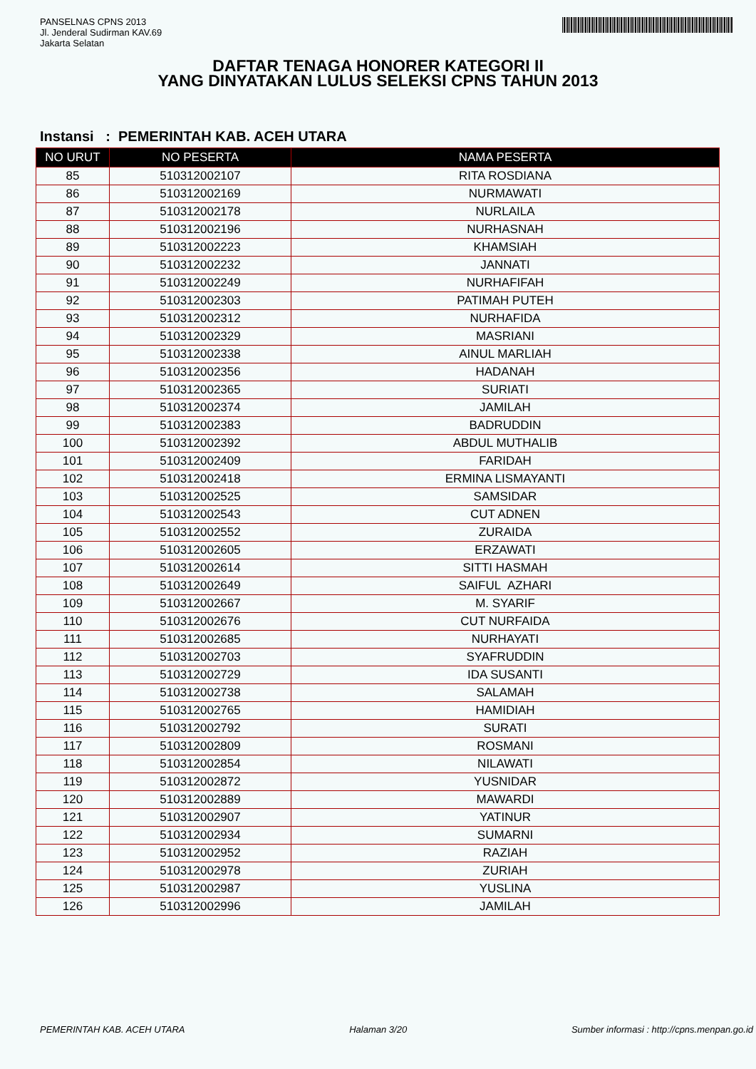PANSELNAS CPNS 2013
Jl. Jenderal Sudirman KAV.69
Jakarta Selatan
DAFTAR TENAGA HONORER KATEGORI II
YANG DINYATAKAN LULUS SELEKSI CPNS TAHUN 2013
Instansi : PEMERINTAH KAB. ACEH UTARA
| NO URUT | NO PESERTA | NAMA PESERTA |
| --- | --- | --- |
| 85 | 510312002107 | RITA ROSDIANA |
| 86 | 510312002169 | NURMAWATI |
| 87 | 510312002178 | NURLAILA |
| 88 | 510312002196 | NURHASNAH |
| 89 | 510312002223 | KHAMSIAH |
| 90 | 510312002232 | JANNATI |
| 91 | 510312002249 | NURHAFIFAH |
| 92 | 510312002303 | PATIMAH PUTEH |
| 93 | 510312002312 | NURHAFIDA |
| 94 | 510312002329 | MASRIANI |
| 95 | 510312002338 | AINUL MARLIAH |
| 96 | 510312002356 | HADANAH |
| 97 | 510312002365 | SURIATI |
| 98 | 510312002374 | JAMILAH |
| 99 | 510312002383 | BADRUDDIN |
| 100 | 510312002392 | ABDUL MUTHALIB |
| 101 | 510312002409 | FARIDAH |
| 102 | 510312002418 | ERMINA LISMAYANTI |
| 103 | 510312002525 | SAMSIDAR |
| 104 | 510312002543 | CUT ADNEN |
| 105 | 510312002552 | ZURAIDA |
| 106 | 510312002605 | ERZAWATI |
| 107 | 510312002614 | SITTI HASMAH |
| 108 | 510312002649 | SAIFUL AZHARI |
| 109 | 510312002667 | M. SYARIF |
| 110 | 510312002676 | CUT NURFAIDA |
| 111 | 510312002685 | NURHAYATI |
| 112 | 510312002703 | SYAFRUDDIN |
| 113 | 510312002729 | IDA SUSANTI |
| 114 | 510312002738 | SALAMAH |
| 115 | 510312002765 | HAMIDIAH |
| 116 | 510312002792 | SURATI |
| 117 | 510312002809 | ROSMANI |
| 118 | 510312002854 | NILAWATI |
| 119 | 510312002872 | YUSNIDAR |
| 120 | 510312002889 | MAWARDI |
| 121 | 510312002907 | YATINUR |
| 122 | 510312002934 | SUMARNI |
| 123 | 510312002952 | RAZIAH |
| 124 | 510312002978 | ZURIAH |
| 125 | 510312002987 | YUSLINA |
| 126 | 510312002996 | JAMILAH |
PEMERINTAH KAB. ACEH UTARA Halaman 3/20 Sumber informasi : http://cpns.menpan.go.id